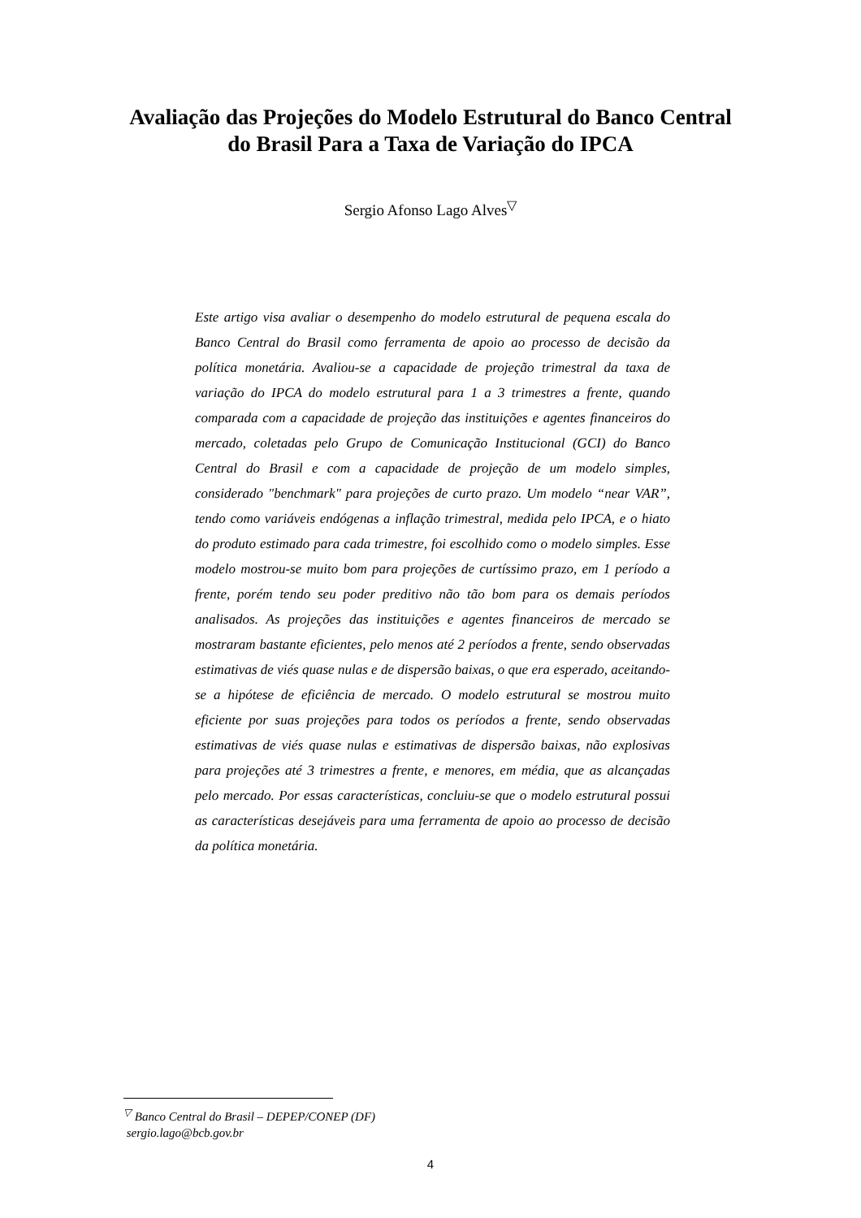Avaliação das Projeções do Modelo Estrutural do Banco Central do Brasil Para a Taxa de Variação do IPCA
Sergio Afonso Lago Alves<sup>▽</sup>
Este artigo visa avaliar o desempenho do modelo estrutural de pequena escala do Banco Central do Brasil como ferramenta de apoio ao processo de decisão da política monetária. Avaliou-se a capacidade de projeção trimestral da taxa de variação do IPCA do modelo estrutural para 1 a 3 trimestres a frente, quando comparada com a capacidade de projeção das instituições e agentes financeiros do mercado, coletadas pelo Grupo de Comunicação Institucional (GCI) do Banco Central do Brasil e com a capacidade de projeção de um modelo simples, considerado "benchmark" para projeções de curto prazo. Um modelo “near VAR”, tendo como variáveis endógenas a inflação trimestral, medida pelo IPCA, e o hiato do produto estimado para cada trimestre, foi escolhido como o modelo simples. Esse modelo mostrou-se muito bom para projeções de curtíssimo prazo, em 1 período a frente, porém tendo seu poder preditivo não tão bom para os demais períodos analisados. As projeções das instituições e agentes financeiros de mercado se mostraram bastante eficientes, pelo menos até 2 períodos a frente, sendo observadas estimativas de viés quase nulas e de dispersão baixas, o que era esperado, aceitando-se a hipótese de eficiência de mercado. O modelo estrutural se mostrou muito eficiente por suas projeções para todos os períodos a frente, sendo observadas estimativas de viés quase nulas e estimativas de dispersão baixas, não explosivas para projeções até 3 trimestres a frente, e menores, em média, que as alcançadas pelo mercado. Por essas características, concluiu-se que o modelo estrutural possui as características desejáveis para uma ferramenta de apoio ao processo de decisão da política monetária.
<sup>▽</sup> Banco Central do Brasil – DEPEP/CONEP (DF)
sergio.lago@bcb.gov.br
4